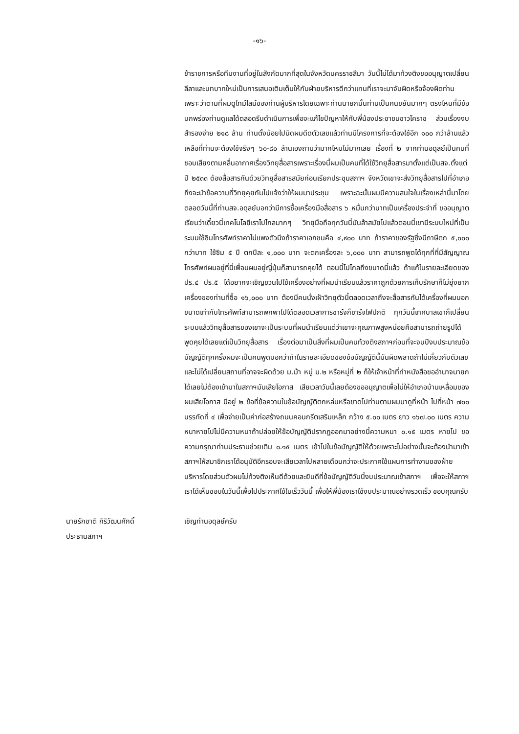-๑๖-
ข้าราชการหรือทีมงานที่อยู่ในสังกัดมากที่สุดในจังหวัดนครราชสีมา วันนี้ไม่ได้มาท้วงติงขออนุญาตเปลี่ยนลีลาและบทบาทใหม่เป็นการเสนอเติมเต็มให้กับฝ่ายบริหารดีกว่าแทนที่เราจะมาจับผิดหรือจ้องผิดท่านเพราะว่าตามที่ผมดูไทม์ไลน์ของท่านผู้บริหารโดยเฉพาะท่านนายกนั้นท่านเป็นคนขยันมากๆ ตรงไหนที่มีข้อบกพร่องท่านดูแลได้ตลอดรีบดำเนินการเพื่อจะแก้ไขปัญหาให้กับพี่น้องประชาชนชาวโคราช ส่วนเรื่องงบสำรองจ่าย ๒๑๘ ล้าน ท่านตั้งน้อยไปนิดผมดีดตัวเลขแล้วท่านมีโครงการที่จะต้องใช้อีก ๑๐๐ กว่าล้านแล้ว เหลือที่ท่านจะต้องใช้จริงๆ ๖๐-๘๐ ล้านเองถามว่ามากไหมไม่มากเลย เรื่องที่ ๒ จากท่านอดุลย์เป็นคนที่ชอบเสียงตามคลื่นอากาศเรื่องวิทยุสื่อสารเพราะเรื่องนี้ผมเป็นคนที่ได้ใช้วิทยุสื่อสารมาตั้งแต่เป็นสจ.ตั้งแต่ปี ๒๕๓๓ ต้องสื่อสารกันด้วยวิทยุสื่อสารสมัยก่อนเรียกประชุมสภาฯ จังหวัดเขาจะส่งวิทยุสื่อสารไปที่อำเภอถึงจะนำข้อความที่วิทยุคุยกันไปแจ้งว่าให้ผมมาประชุม เพราะฉะนั้นผมมีความสนใจในเรื่องเหล่านี้มาโดยตลอดวันนี้ที่ท่านสจ.อดุลย์บอกว่ามีการซื้อเครื่องมือสื่อสาร ๖ หมื่นกว่าบาทเป็นเครื่องประจำที่ ขออนุญาตเรียนว่าเดี๋ยวนี้เทคโนโลยีเราไปไกลมากๆ วิทยุมือถือทุกวันนี้มันล้าสมัยไปแล้วตอนนี้เขามีระบบใหม่ที่เป็นระบบใช้ซิมโทรศัพท์ราคาไม่แพงตัวนึงถ้าราคาเอกชนคือ ๔,๙๐๐ บาท ถ้าราคาของรัฐซึ่งมีภาษีตก ๕,๐๐๐ กว่าบาท ใช้ซิม ๕ ปี ตกปีละ ๑,๐๐๐ บาท จะตกเครื่องละ ๖,๐๐๐ บาท สามารถพูดได้ทุกที่ที่มีสัญญาณโทรศัพท์ผมอยู่ที่นี่เพื่อนผมอยู่ญี่ปุ่นก็สามารถคุยได้ ตอนนี้ไปไกลถึงขนาดนี้แล้ว ถ้าแก้ในรายละเอียดของปร.๔ ปร.๕ ได้อยากจะเชิญชวนไปใช้เครื่องอย่างที่ผมนำเรียนแล้วราคาถูกด้วยการเก็บรักษาก็ไม่ยุ่งยากเครื่องของท่านที่ซื้อ ๑๖,๐๐๐ บาท ต้องมีคนนั่งเฝ้าวิทยุตัวนี้ตลอดเวลาถึงจะสื่อสารกันได้เครื่องที่ผมบอกขนาดเท่ากับโทรศัพท์สามารถพกพาไปได้ตลอดเวลาการชาร์จก็ชาร์จไฟปกติ ทุกวันนี้เทศบาลเขาก็เปลี่ยนระบบแล้ววิทยุสื่อสารของเขาจะเป็นระบบที่ผมนำเรียนแต่ว่าเขาจะคุณภาพสูงหน่อยคือสามารถถ่ายรูปได้พูดคุยได้เลยแต่เป็นวิทยุสื่อสาร เรื่องต่อมาเป็นสิ่งที่ผมเป็นคนท้วงติงสภาฯก่อนที่จะจบปีงบประมาณข้อบัญญัติทุกครั้งผมจะเป็นคนพูดบอกว่าถ้าในรายละเอียดของข้อบัญญัตินี้มันผิดพลาดถ้าไม่เกี่ยวกับตัวเลขและไม่ได้เปลี่ยนสถานที่อาจจะผิดด้วย ม.ม้า หมู่ ม.๒ หรือหมู่ที่ ๒ ก็ให้เจ้าหน้าที่ทำหนังสือขออำนาจนายกได้เลยไม่ต้องเข้ามาในสภาฯมันเสียโอกาส เสียเวลาวันนี้เลยต้องขออนุญาตเพื่อไม่ให้อำเภอบ้านเหลื่อมของผมเสียโอกาส มีอยู่ ๒ ข้อที่ข้อความในข้อบัญญัติตกหล่นหรือขาดไปท่านตามผมมาดูที่หน้า ไปที่หน้า ๗๐๐ บรรทัดที่ ๔ เพื่อจ่ายเป็นค่าก่อสร้างถนนคอนกรีตเสริมเหล็ก กว้าง ๕.๐๐ เมตร ยาว ๑๖๗.๐๐ เมตร ความหนาหายไปไม่มีความหนาถ้าปล่อยให้ข้อบัญญัติปรากฏออกมาอย่างนี้ความหนา ๐.๑๕ เมตร หายไป ขอความกรุณาท่านประธานช่วยเติม ๐.๑๕ เมตร เข้าไปในข้อบัญญัติให้ด้วยเพราะไม่อย่างนั้นจะต้องนำมาเข้าสภาฯให้สมาชิกเราได้อนุมัติอีกรอบจะเสียเวลาไปหลายเดือนกว่าจะประกาศใช้แผนการทำงานของฝ่ายบริหารโดยส่วนตัวผมไม่ท้วงติงเห็นดีด้วยและยินดีที่ข้อบัญญัติวันนี้งบประมาณเข้าสภาฯ เพื่อจะให้สภาฯเราได้เห็นชอบในวันนี้เพื่อไปประกาศใช้ในเร็ววันนี้ เพื่อให้พี่น้องเราใช้งบประมาณอย่างรวดเร็ว ขอบคุณครับ
นายรักชาติ กิริวัฒนศักดิ์
ประธานสภาฯ
เชิญท่านอดุลย์ครับ